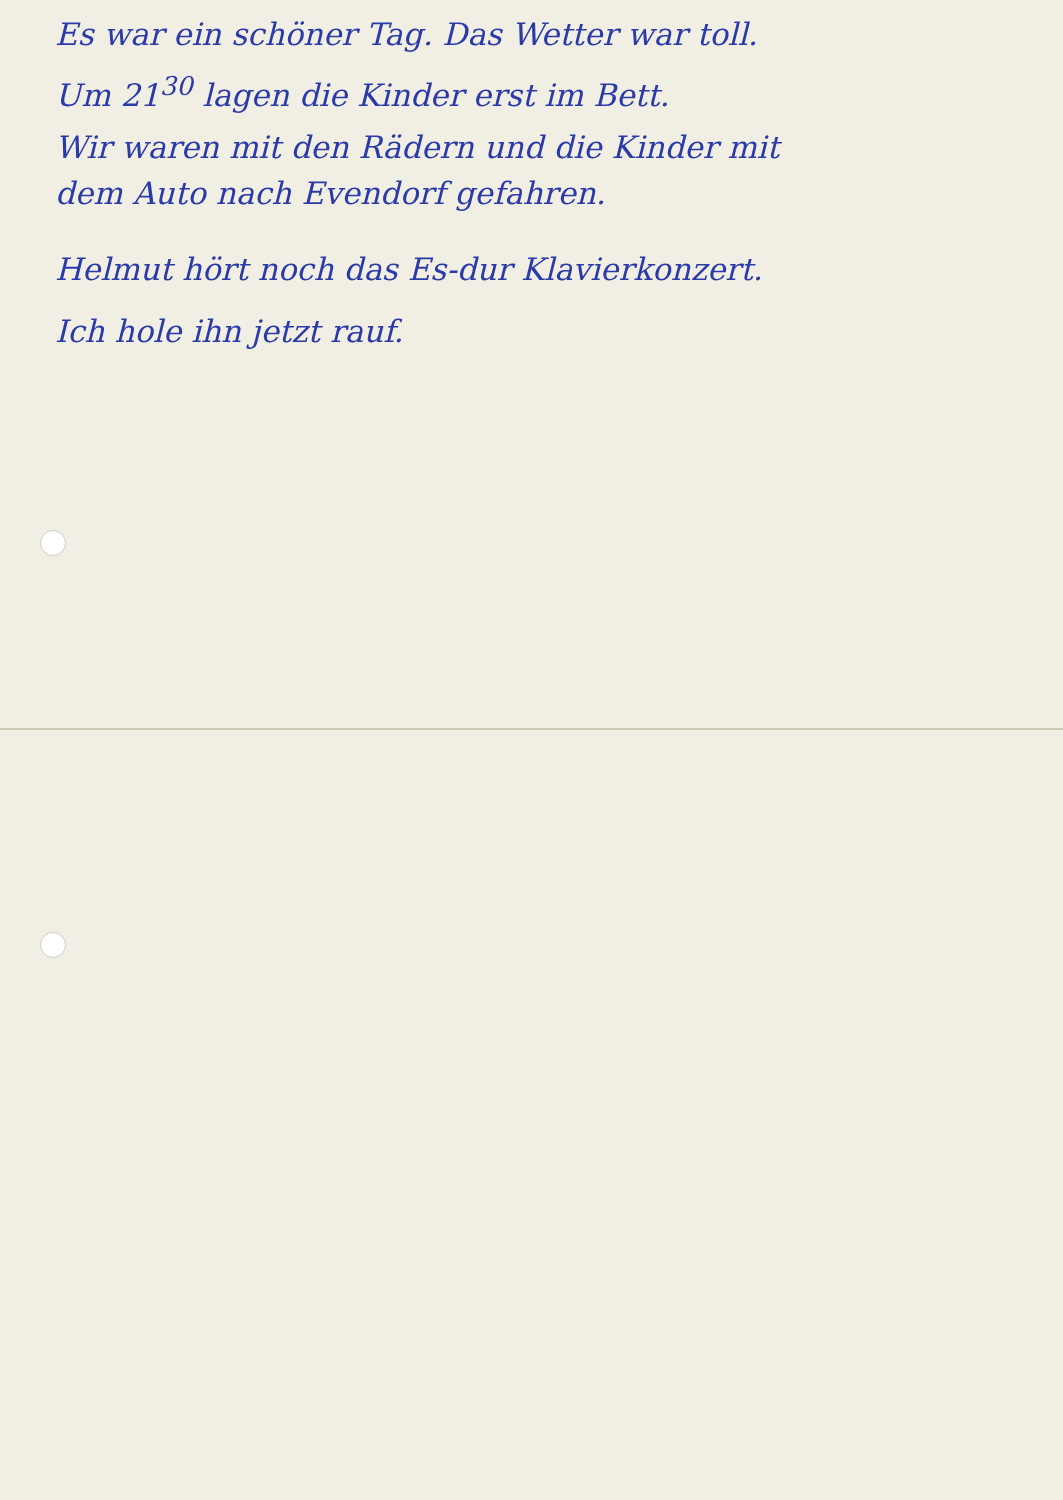Es war ein schöner Tag. Das Wetter war toll.
Um 21<sup>30</sup> lagen die Kinder erst im Bett.
Wir waren mit den Rädern und die Kinder mit
dem Auto nach Evendorf gefahren.
Helmut hört noch das Es-dur Klavierkonzert.
Ich hole ihn jetzt rauf.